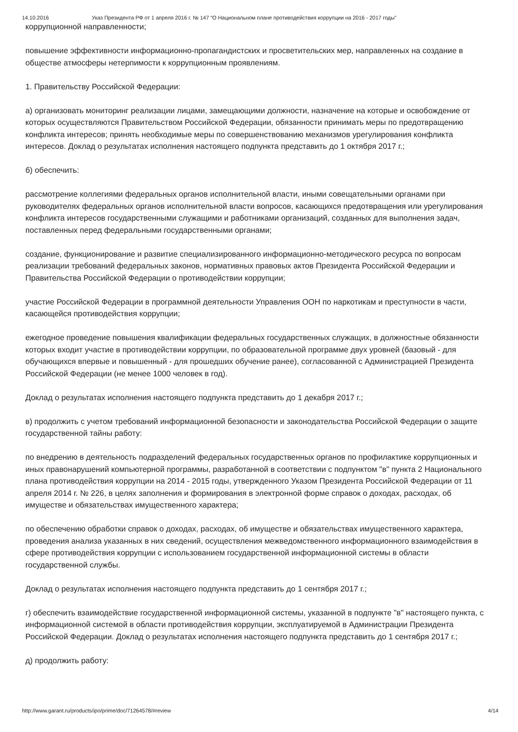14.10.2016 Указ Президента РФ от 1 апреля 2016 г. № 147 “О Национальном плане противодействия коррупции на 2016 - 2017 годы”
коррупционной направленности;
повышение эффективности информационно-пропагандистских и просветительских мер, направленных на создание в обществе атмосферы нетерпимости к коррупционным проявлениям.
1. Правительству Российской Федерации:
а) организовать мониторинг реализации лицами, замещающими должности, назначение на которые и освобождение от которых осуществляются Правительством Российской Федерации, обязанности принимать меры по предотвращению конфликта интересов; принять необходимые меры по совершенствованию механизмов урегулирования конфликта интересов. Доклад о результатах исполнения настоящего подпункта представить до 1 октября 2017 г.;
б) обеспечить:
рассмотрение коллегиями федеральных органов исполнительной власти, иными совещательными органами при руководителях федеральных органов исполнительной власти вопросов, касающихся предотвращения или урегулирования конфликта интересов государственными служащими и работниками организаций, созданных для выполнения задач, поставленных перед федеральными государственными органами;
создание, функционирование и развитие специализированного информационно-методического ресурса по вопросам реализации требований федеральных законов, нормативных правовых актов Президента Российской Федерации и Правительства Российской Федерации о противодействии коррупции;
участие Российской Федерации в программной деятельности Управления ООН по наркотикам и преступности в части, касающейся противодействия коррупции;
ежегодное проведение повышения квалификации федеральных государственных служащих, в должностные обязанности которых входит участие в противодействии коррупции, по образовательной программе двух уровней (базовый - для обучающихся впервые и повышенный - для прошедших обучение ранее), согласованной с Администрацией Президента Российской Федерации (не менее 1000 человек в год).
Доклад о результатах исполнения настоящего подпункта представить до 1 декабря 2017 г.;
в) продолжить с учетом требований информационной безопасности и законодательства Российской Федерации о защите государственной тайны работу:
по внедрению в деятельность подразделений федеральных государственных органов по профилактике коррупционных и иных правонарушений компьютерной программы, разработанной в соответствии с подпунктом "в" пункта 2 Национального плана противодействия коррупции на 2014 - 2015 годы, утвержденного Указом Президента Российской Федерации от 11 апреля 2014 г. № 226, в целях заполнения и формирования в электронной форме справок о доходах, расходах, об имуществе и обязательствах имущественного характера;
по обеспечению обработки справок о доходах, расходах, об имуществе и обязательствах имущественного характера, проведения анализа указанных в них сведений, осуществления межведомственного информационного взаимодействия в сфере противодействия коррупции с использованием государственной информационной системы в области государственной службы.
Доклад о результатах исполнения настоящего подпункта представить до 1 сентября 2017 г.;
г) обеспечить взаимодействие государственной информационной системы, указанной в подпункте "в" настоящего пункта, с информационной системой в области противодействия коррупции, эксплуатируемой в Администрации Президента Российской Федерации. Доклад о результатах исполнения настоящего подпункта представить до 1 сентября 2017 г.;
д) продолжить работу:
http://www.garant.ru/products/ipo/prime/doc/71264578/#review 4/14